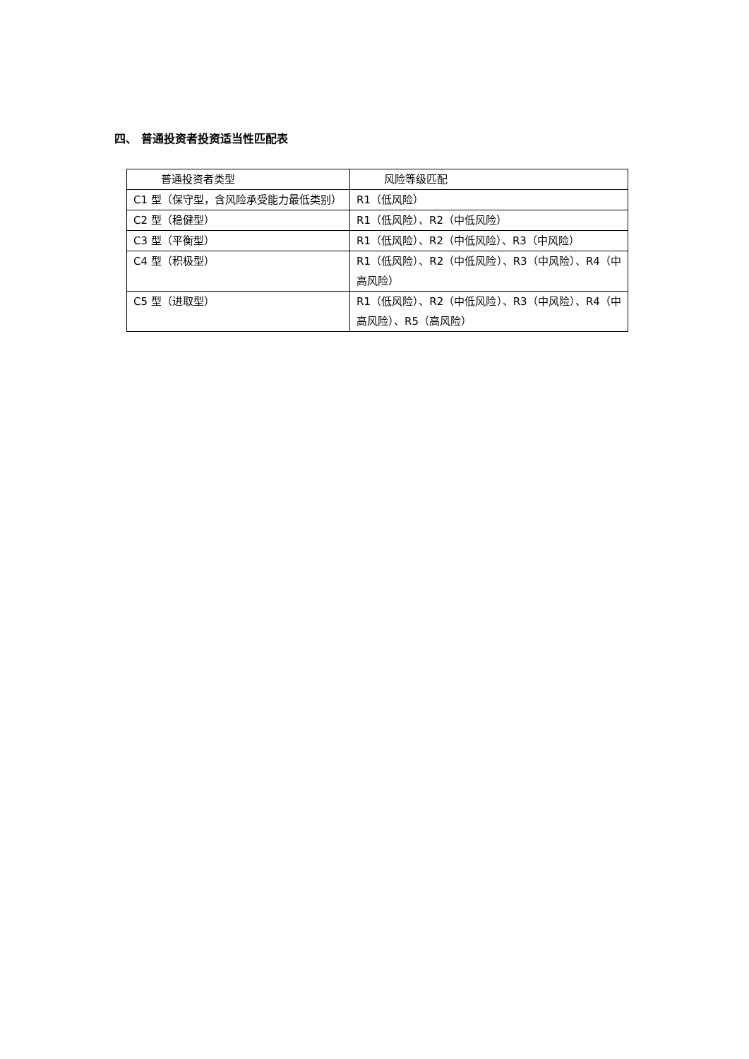四、 普通投资者投资适当性匹配表
| 普通投资者类型 | 风险等级匹配 |
| --- | --- |
| C1 型（保守型，含风险承受能力最低类别） | R1（低风险） |
| C2 型（稳健型） | R1（低风险）、R2（中低风险） |
| C3 型（平衡型） | R1（低风险）、R2（中低风险）、R3（中风险） |
| C4 型（积极型） | R1（低风险）、R2（中低风险）、R3（中风险）、R4（中高风险） |
| C5 型（进取型） | R1（低风险）、R2（中低风险）、R3（中风险）、R4（中高风险）、R5（高风险） |